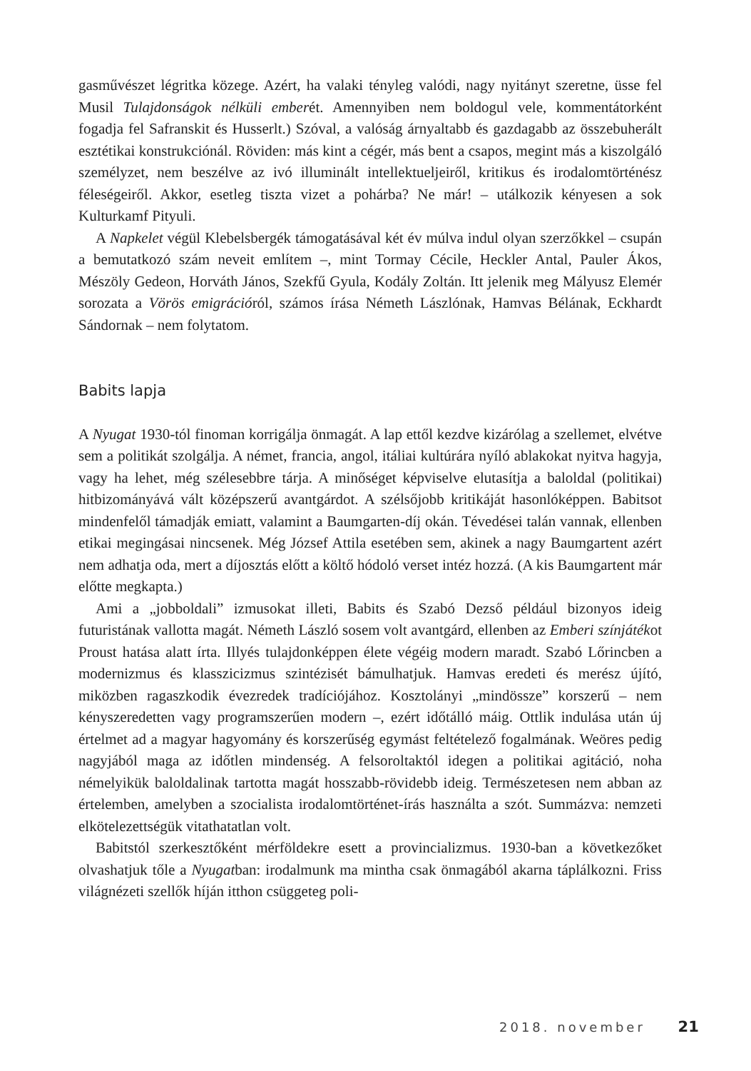gasművészet légritka közege. Azért, ha valaki tényleg valódi, nagy nyitányt szeretne, üsse fel Musil Tulajdonságok nélküli emberét. Amennyiben nem boldogul vele, kommentátorként fogadja fel Safranskit és Husserlt.) Szóval, a valóság árnyaltabb és gazdagabb az összebuherált esztétikai konstrukciónál. Röviden: más kint a cégér, más bent a csapos, megint más a kiszolgáló személyzet, nem beszélve az ivó illuminált intellektueljeiről, kritikus és irodalomtörténész féleségeiről. Akkor, esetleg tiszta vizet a pohárba? Ne már! – utálkozik kényesen a sok Kulturkamf Pityuli.
A Napkelet végül Klebelsbergék támogatásával két év múlva indul olyan szerzőkkel – csupán a bemutatkozó szám neveit említem –, mint Tormay Cécile, Heckler Antal, Pauler Ákos, Mészöly Gedeon, Horváth János, Szekfű Gyula, Kodály Zoltán. Itt jelenik meg Mályusz Elemér sorozata a Vörös emigrációról, számos írása Németh Lászlónak, Hamvas Bélának, Eckhardt Sándornak – nem folytatom.
Babits lapja
A Nyugat 1930-tól finoman korrigálja önmagát. A lap ettől kezdve kizárólag a szellemet, elvétve sem a politikát szolgálja. A német, francia, angol, itáliai kultúrára nyíló ablakokat nyitva hagyja, vagy ha lehet, még szélesebbre tárja. A minőséget képviselve elutasítja a baloldal (politikai) hitbizományává vált középszerű avantgárdot. A szélsőjobb kritikáját hasonlóképpen. Babitsot mindenfelől támadják emiatt, valamint a Baumgarten-díj okán. Tévedései talán vannak, ellenben etikai megingásai nincsenek. Még József Attila esetében sem, akinek a nagy Baumgartent azért nem adhatja oda, mert a díjosztás előtt a költő hódoló verset intéz hozzá. (A kis Baumgartent már előtte megkapta.)
Ami a „jobboldali” izmusokat illeti, Babits és Szabó Dezső például bizonyos ideig futuristának vallotta magát. Németh László sosem volt avantgárd, ellenben az Emberi színjátékot Proust hatása alatt írta. Illyés tulajdonképpen élete végéig modern maradt. Szabó Lőrincben a modernizmus és klasszicizmus szintézisét bámulhatjuk. Hamvas eredeti és merész újító, miközben ragaszkodik évezredek tradíciójához. Kosztolányi „mindössze” korszerű – nem kényszeredetten vagy programszerűen modern –, ezért időtálló máig. Ottlik indulása után új értelmet ad a magyar hagyomány és korszerűség egymást feltételező fogalmának. Weöres pedig nagyjából maga az időtlen mindenség. A felsoroltaktól idegen a politikai agitáció, noha némelyikük baloldalinak tartotta magát hosszabb-rövidebb ideig. Természetesen nem abban az értelemben, amelyben a szocialista irodalomtörténet-írás használta a szót. Summázva: nemzeti elkötelezettségük vitathatatlan volt.
Babitstól szerkesztőként mérföldekre esett a provincializmus. 1930-ban a következőket olvashatjuk tőle a Nyugatban: irodalmunk ma mintha csak önmagából akarna táplálkozni. Friss világnézeti szellők híján itthon csüggeteg poli-
2018. november 21